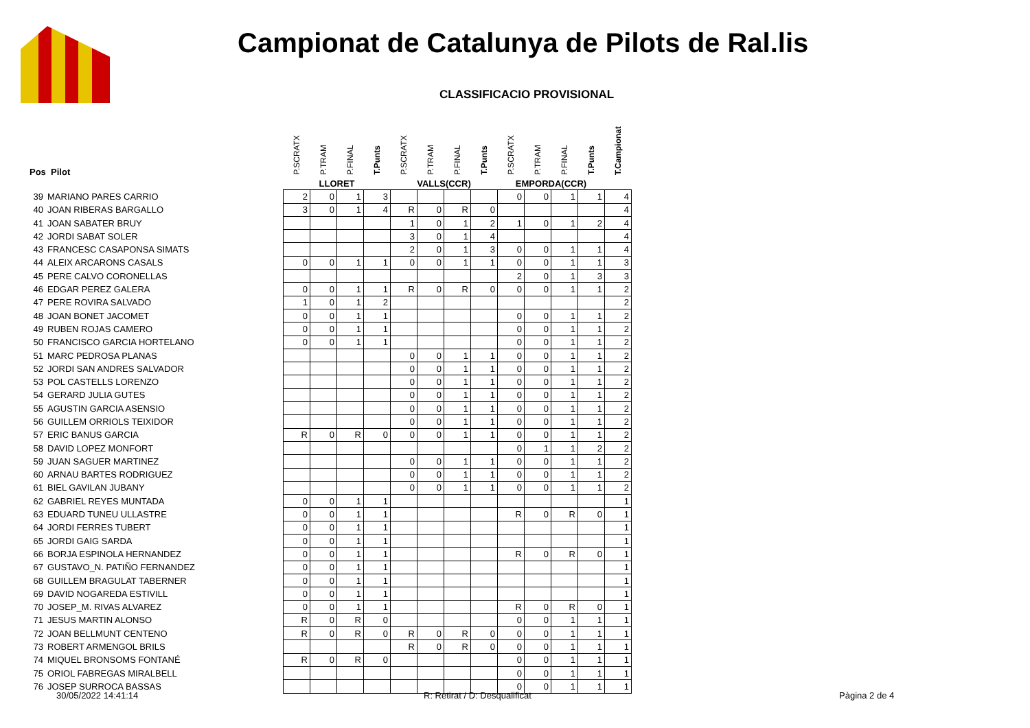Campionat de Catalunya de Pilots de Ral.lis
CLASSIFICACIO PROVISIONAL
| Pos Pilot | | P.SCRATX | P.TRAM | P.FINAL | T.Punts | P.SCRATX | P.TRAM | P.FINAL | T.Punts | P.SCRATX | P.TRAM | P.FINAL | T.Punts | T.Campionat |
| --- | --- | --- | --- | --- | --- | --- | --- | --- | --- | --- | --- | --- | --- | --- |
| | | LLORET | | | | VALLS(CCR) | | | | EMPORDA(CCR) | | | | |
| 39 | MARIANO PARES CARRIO | 2 | 0 | 1 | 3 | | | | | 0 | 0 | 1 | 1 | 4 |
| 40 | JOAN RIBERAS BARGALLO | 3 | 0 | 1 | 4 | R | 0 | R | 0 | | | | | 4 |
| 41 | JOAN SABATER BRUY | | | | | 1 | 0 | 1 | 2 | 1 | 0 | 1 | 2 | 4 |
| 42 | JORDI SABAT SOLER | | | | | 3 | 0 | 1 | 4 | | | | | 4 |
| 43 | FRANCESC CASAPONSA SIMATS | | | | | 2 | 0 | 1 | 3 | 0 | 0 | 1 | 1 | 4 |
| 44 | ALEIX ARCARONS CASALS | 0 | 0 | 1 | 1 | 0 | 0 | 1 | 1 | 0 | 0 | 1 | 1 | 3 |
| 45 | PERE CALVO CORONELLAS | | | | | | | | | 2 | 0 | 1 | 3 | 3 |
| 46 | EDGAR PEREZ GALERA | 0 | 0 | 1 | 1 | R | 0 | R | 0 | 0 | 0 | 1 | 1 | 2 |
| 47 | PERE ROVIRA SALVADO | 1 | 0 | 1 | 2 | | | | | | | | | 2 |
| 48 | JOAN BONET JACOMET | 0 | 0 | 1 | 1 | | | | | 0 | 0 | 1 | 1 | 2 |
| 49 | RUBEN ROJAS CAMERO | 0 | 0 | 1 | 1 | | | | | 0 | 0 | 1 | 1 | 2 |
| 50 | FRANCISCO GARCIA HORTELANO | 0 | 0 | 1 | 1 | | | | | 0 | 0 | 1 | 1 | 2 |
| 51 | MARC PEDROSA PLANAS | | | | | 0 | 0 | 1 | 1 | 0 | 0 | 1 | 1 | 2 |
| 52 | JORDI SAN ANDRES SALVADOR | | | | | 0 | 0 | 1 | 1 | 0 | 0 | 1 | 1 | 2 |
| 53 | POL CASTELLS LORENZO | | | | | 0 | 0 | 1 | 1 | 0 | 0 | 1 | 1 | 2 |
| 54 | GERARD JULIA GUTES | | | | | 0 | 0 | 1 | 1 | 0 | 0 | 1 | 1 | 2 |
| 55 | AGUSTIN GARCIA ASENSIO | | | | | 0 | 0 | 1 | 1 | 0 | 0 | 1 | 1 | 2 |
| 56 | GUILLEM ORRIOLS TEIXIDOR | | | | | 0 | 0 | 1 | 1 | 0 | 0 | 1 | 1 | 2 |
| 57 | ERIC BANUS GARCIA | R | 0 | R | 0 | 0 | 0 | 1 | 1 | 0 | 0 | 1 | 1 | 2 |
| 58 | DAVID LOPEZ MONFORT | | | | | | | | | 0 | 1 | 1 | 2 | 2 |
| 59 | JUAN SAGUER MARTINEZ | | | | | 0 | 0 | 1 | 1 | 0 | 0 | 1 | 1 | 2 |
| 60 | ARNAU BARTES RODRIGUEZ | | | | | 0 | 0 | 1 | 1 | 0 | 0 | 1 | 1 | 2 |
| 61 | BIEL GAVILAN JUBANY | | | | | 0 | 0 | 1 | 1 | 0 | 0 | 1 | 1 | 2 |
| 62 | GABRIEL REYES MUNTADA | 0 | 0 | 1 | 1 | | | | | | | | | 1 |
| 63 | EDUARD TUNEU ULLASTRE | 0 | 0 | 1 | 1 | | | | | R | 0 | R | 0 | 1 |
| 64 | JORDI FERRES TUBERT | 0 | 0 | 1 | 1 | | | | | | | | | 1 |
| 65 | JORDI GAIG SARDA | 0 | 0 | 1 | 1 | | | | | | | | | 1 |
| 66 | BORJA ESPINOLA HERNANDEZ | 0 | 0 | 1 | 1 | | | | | R | 0 | R | 0 | 1 |
| 67 | GUSTAVO_N. PATIÑO FERNANDEZ | 0 | 0 | 1 | 1 | | | | | | | | | 1 |
| 68 | GUILLEM BRAGULAT TABERNER | 0 | 0 | 1 | 1 | | | | | | | | | 1 |
| 69 | DAVID NOGAREDA ESTIVILL | 0 | 0 | 1 | 1 | | | | | | | | | 1 |
| 70 | JOSEP_M. RIVAS ALVAREZ | 0 | 0 | 1 | 1 | | | | | R | 0 | R | 0 | 1 |
| 71 | JESUS MARTIN ALONSO | R | 0 | R | 0 | | | | | 0 | 0 | 1 | 1 | 1 |
| 72 | JOAN BELLMUNT CENTENO | R | 0 | R | 0 | R | 0 | R | 0 | 0 | 0 | 1 | 1 | 1 |
| 73 | ROBERT ARMENGOL BRILS | | | | | R | 0 | R | 0 | 0 | 0 | 1 | 1 | 1 |
| 74 | MIQUEL BRONSOMS FONTANÉ | R | 0 | R | 0 | | | | | 0 | 0 | 1 | 1 | 1 |
| 75 | ORIOL FABREGAS MIRALBELL | | | | | | | | | 0 | 0 | 1 | 1 | 1 |
| 76 | JOSEP SURROCA BASSAS | | | | | | | | | 0 | 0 | 1 | 1 | 1 |
30/05/2022 14:41:14 R: Retirat / D: Desqualificat Pàgina 2 de 4